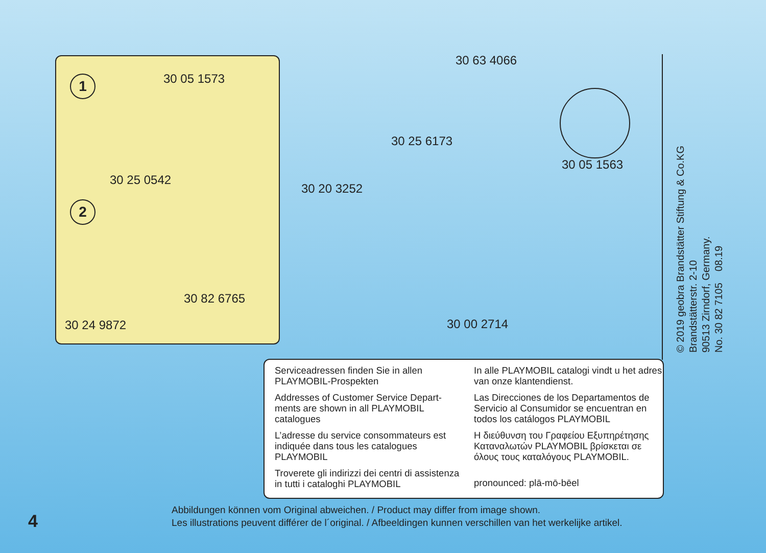1 30 05 1573
30 25 0542
2
30 82 6765
30 24 9872
30 63 4066
30 25 6173
30 05 1563
30 20 3252
30 00 2714
© 2019 geobra Brandstätter Stiftung & Co.KG
Brandstätterstr. 2-10
90513 Zirndorf, Germany.
No. 30 82 7105 08.19
Serviceadressen finden Sie in allen PLAYMOBIL-Prospekten
Addresses of Customer Service Depart-ments are shown in all PLAYMOBIL catalogues
L’adresse du service consommateurs est indiquée dans tous les catalogues PLAYMOBIL
Troverete gli indirizzi dei centri di assistenza in tutti i cataloghi PLAYMOBIL
In alle PLAYMOBIL catalogi vindt u het adres van onze klantendienst.
Las Direcciones de los Departamentos de Servicio al Consumidor se encuentran en todos los catálogos PLAYMOBIL
Η διεύθυνση του Γραφείου Εξυπηρέτησης Καταναλωτών PLAYMOBIL βρίσκεται σε όλους τους καταλόγους PLAYMOBIL.
pronounced: plā-mō-bēel
4
Abbildungen können vom Original abweichen. / Product may differ from image shown.
Les illustrations peuvent différer de l´original. / Afbeeldingen kunnen verschillen van het werkelijke artikel.